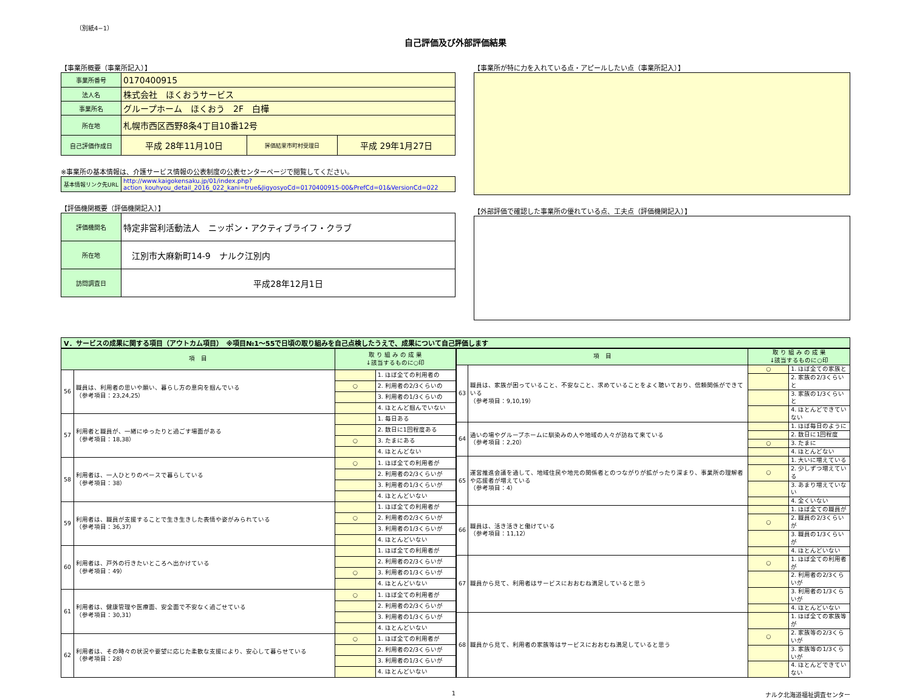（別紙4−1）
自己評価及び外部評価結果
【事業所概要（事業所記入）】
| 事業所番号 | 0170400915 | | |
| 法人名 | 株式会社 ほくおうサービス | | |
| 事業所名 | グループホーム ほくおう 2F 白樺 | | |
| 所在地 | 札幌市西区西野8条4丁目10番12号 | | |
| 自己評価作成日 | 平成 28年11月10日 | 評価結果市町村受理日 | 平成 29年1月27日 |
※事業所の基本情報は、介護サービス情報の公表制度の公表センターページで閲覧してください。
| 基本情報リンク先URL | http://www.kaigokensaku.jp/01/index.php?action_kouhyou_detail_2016_022_kani=true&JigyosyoCd=0170400915-00&PrefCd=01&VersionCd=022 |
【評価機関概要（評価機関記入）】
| 評価機関名 | 特定非営利活動法人 ニッポン・アクティブライフ・クラブ |
| 所在地 | 江別市大麻新町14-9 ナルク江別内 |
| 訪問調査日 | 平成28年12月1日 |
【事業所が特に力を入れている点・アピールしたい点（事業所記入）】
【外部評価で確認した事業所の優れている点、工夫点（評価機関記入）】
Ⅴ．サービスの成果に関する項目（アウトカム項目）　※項目№1～55で日頃の取り組みを自己点検したうえで、成果について自己評価します
| 項 目 | | 取 り 組 み の 成 果 ↓該当するものに○印 | |
| --- | --- | --- | --- |
| 56 | 職員は、利用者の思いや願い、暮らし方の意向を掴んでいる （参考項目：23,24,25） | | 1. ほぼ全ての利用者の |
| | | ○ | 2. 利用者の2/3くらいの |
| | | | 3. 利用者の1/3くらいの |
| | | | 4. ほとんど掴んでいない |
| 57 | 利用者と職員が、一緒にゆったりと過ごす場面がある （参考項目：18,38） | | 1. 毎日ある |
| | | | 2. 数日に1回程度ある |
| | | ○ | 3. たまにある |
| | | | 4. ほとんどない |
| 58 | 利用者は、一人ひとりのペースで暮らしている （参考項目：38） | ○ | 1. ほぼ全ての利用者が |
| | | | 2. 利用者の2/3くらいが |
| | | | 3. 利用者の1/3くらいが |
| | | | 4. ほとんどいない |
| 59 | 利用者は、職員が支援することで生き生きした表情や姿がみられている （参考項目：36,37） | | 1. ほぼ全ての利用者が |
| | | ○ | 2. 利用者の2/3くらいが |
| | | | 3. 利用者の1/3くらいが |
| | | | 4. ほとんどいない |
| 60 | 利用者は、戸外の行きたいところへ出かけている （参考項目：49） | | 1. ほぼ全ての利用者が |
| | | | 2. 利用者の2/3くらいが |
| | | ○ | 3. 利用者の1/3くらいが |
| | | | 4. ほとんどいない |
| 61 | 利用者は、健康管理や医療面、安全面で不安なく過ごせている （参考項目：30,31） | ○ | 1. ほぼ全ての利用者が |
| | | | 2. 利用者の2/3くらいが |
| | | | 3. 利用者の1/3くらいが |
| | | | 4. ほとんどいない |
| 62 | 利用者は、その時々の状況や要望に応じた柔軟な支援により、安心して暮らせている （参考項目：28） | ○ | 1. ほぼ全ての利用者が |
| | | | 2. 利用者の2/3くらいが |
| | | | 3. 利用者の1/3くらいが |
| | | | 4. ほとんどいない |
| 項 目 | | 取 り 組 み の 成 果 ↓該当するものに○印 | |
| --- | --- | --- | --- |
| 63 | 職員は、家族が困っていること、不安なこと、求めていることをよく聴いており、信頼関係ができている （参考項目：9,10,19） | ○ | 1. ほぼ全ての家族と |
| | | | 2. 家族の2/3くらいと |
| | | | 3. 家族の1/3くらいと |
| | | | 4. ほとんどできていない |
| 64 | 通いの場やグループホームに馴染みの人や地域の人々が訪ねて来ている （参考項目：2,20） | | 1. ほぼ毎日のように |
| | | | 2. 数日に1回程度 |
| | | ○ | 3. たまに |
| | | | 4. ほとんどない |
| 65 | 運営推進会議を通して、地域住民や地元の関係者とのつながりが拡がったり深まり、事業所の理解者や応援者が増えている （参考項目：4） | | 1. 大いに増えている |
| | | ○ | 2. 少しずつ増えている |
| | | | 3. あまり増えていない |
| | | | 4. 全くいない |
| 66 | 職員は、活き活きと働けている （参考項目：11,12） | | 1. ほぼ全ての職員が |
| | | ○ | 2. 職員の2/3くらいが |
| | | | 3. 職員の1/3くらいが |
| | | | 4. ほとんどいない |
| 67 | 職員から見て、利用者はサービスにおおむね満足していると思う | ○ | 1. ほぼ全ての利用者が |
| | | | 2. 利用者の2/3くらいが |
| | | | 3. 利用者の1/3くらいが |
| | | | 4. ほとんどいない |
| 68 | 職員から見て、利用者の家族等はサービスにおおむね満足していると思う | | 1. ほぼ全ての家族等が |
| | | ○ | 2. 家族等の2/3くらいが |
| | | | 3. 家族等の1/3くらいが |
| | | | 4. ほとんどできていない |
1 ナルク北海道福祉調査センター